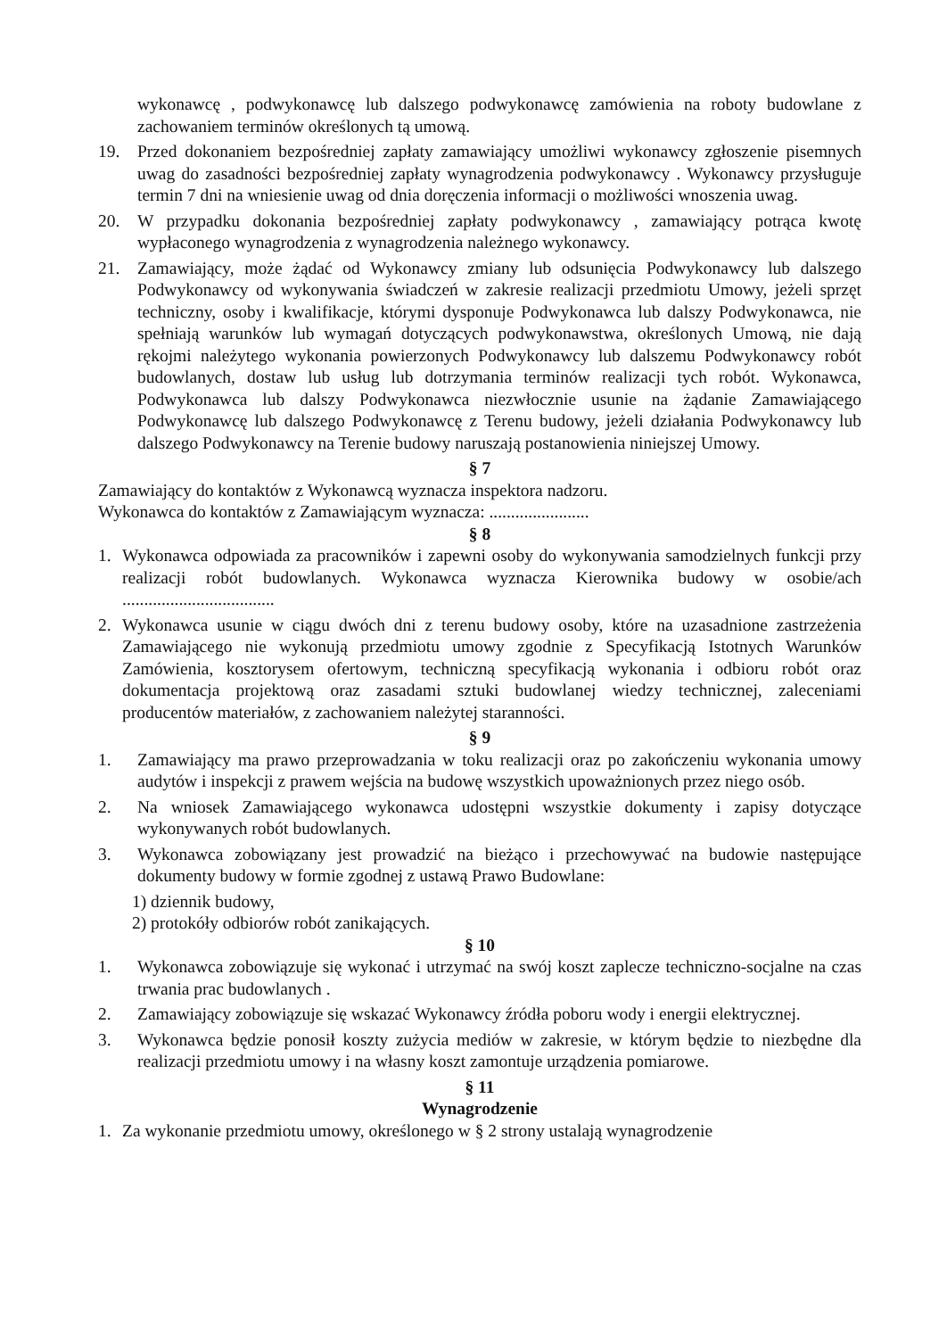wykonawcę , podwykonawcę lub dalszego podwykonawcę zamówienia na roboty budowlane z zachowaniem terminów określonych tą umową.
19. Przed dokonaniem bezpośredniej zapłaty zamawiający umożliwi wykonawcy zgłoszenie pisemnych uwag do zasadności bezpośredniej zapłaty wynagrodzenia podwykonawcy . Wykonawcy przysługuje termin 7 dni na wniesienie uwag od dnia doręczenia informacji o możliwości wnoszenia uwag.
20. W przypadku dokonania bezpośredniej zapłaty podwykonawcy , zamawiający potrąca kwotę wypłaconego wynagrodzenia z wynagrodzenia należnego wykonawcy.
21. Zamawiający, może żądać od Wykonawcy zmiany lub odsunięcia Podwykonawcy lub dalszego Podwykonawcy od wykonywania świadczeń w zakresie realizacji przedmiotu Umowy, jeżeli sprzęt techniczny, osoby i kwalifikacje, którymi dysponuje Podwykonawca lub dalszy Podwykonawca, nie spełniają warunków lub wymagań dotyczących podwykonawstwa, określonych Umową, nie dają rękojmi należytego wykonania powierzonych Podwykonawcy lub dalszemu Podwykonawcy robót budowlanych, dostaw lub usług lub dotrzymania terminów realizacji tych robót. Wykonawca, Podwykonawca lub dalszy Podwykonawca niezwłocznie usunie na żądanie Zamawiającego Podwykonawcę lub dalszego Podwykonawcę z Terenu budowy, jeżeli działania Podwykonawcy lub dalszego Podwykonawcy na Terenie budowy naruszają postanowienia niniejszej Umowy.
§ 7
Zamawiający do kontaktów z Wykonawcą wyznacza inspektora nadzoru.
Wykonawca do kontaktów z Zamawiającym wyznacza: .......................
§ 8
1. Wykonawca odpowiada za pracowników i zapewni osoby do wykonywania samodzielnych funkcji przy realizacji robót budowlanych. Wykonawca wyznacza Kierownika budowy w osobie/ach ...................................
2. Wykonawca usunie w ciągu dwóch dni z terenu budowy osoby, które na uzasadnione zastrzeżenia Zamawiającego nie wykonują przedmiotu umowy zgodnie z Specyfikacją Istotnych Warunków Zamówienia, kosztorysem ofertowym, techniczną specyfikacją wykonania i odbioru robót oraz dokumentacja projektową oraz zasadami sztuki budowlanej wiedzy technicznej, zaleceniami producentów materiałów, z zachowaniem należytej staranności.
§ 9
1. Zamawiający ma prawo przeprowadzania w toku realizacji oraz po zakończeniu wykonania umowy audytów i inspekcji z prawem wejścia na budowę wszystkich upoważnionych przez niego osób.
2. Na wniosek Zamawiającego wykonawca udostępni wszystkie dokumenty i zapisy dotyczące wykonywanych robót budowlanych.
3. Wykonawca zobowiązany jest prowadzić na bieżąco i przechowywać na budowie następujące dokumenty budowy w formie zgodnej z ustawą Prawo Budowlane:
1) dziennik budowy,
2) protokóły odbiorów robót zanikających.
§ 10
1. Wykonawca zobowiązuje się wykonać i utrzymać na swój koszt zaplecze techniczno-socjalne na czas trwania prac budowlanych .
2. Zamawiający zobowiązuje się wskazać Wykonawcy źródła poboru wody i energii elektrycznej.
3. Wykonawca będzie ponosił koszty zużycia mediów w zakresie, w którym będzie to niezbędne dla realizacji przedmiotu umowy i na własny koszt zamontuje urządzenia pomiarowe.
§ 11
Wynagrodzenie
1. Za wykonanie przedmiotu umowy, określonego w § 2 strony ustalają wynagrodzenie